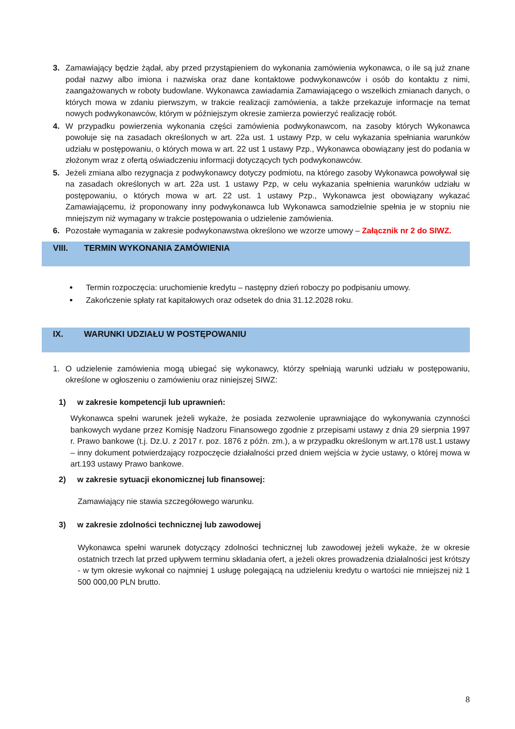3. Zamawiający będzie żądał, aby przed przystąpieniem do wykonania zamówienia wykonawca, o ile są już znane podał nazwy albo imiona i nazwiska oraz dane kontaktowe podwykonawców i osób do kontaktu z nimi, zaangażowanych w roboty budowlane. Wykonawca zawiadamia Zamawiającego o wszelkich zmianach danych, o których mowa w zdaniu pierwszym, w trakcie realizacji zamówienia, a także przekazuje informacje na temat nowych podwykonawców, którym w późniejszym okresie zamierza powierzyć realizację robót.
4. W przypadku powierzenia wykonania części zamówienia podwykonawcom, na zasoby których Wykonawca powołuje się na zasadach określonych w art. 22a ust. 1 ustawy Pzp, w celu wykazania spełniania warunków udziału w postępowaniu, o których mowa w art. 22 ust 1 ustawy Pzp., Wykonawca obowiązany jest do podania w złożonym wraz z ofertą oświadczeniu informacji dotyczących tych podwykonawców.
5. Jeżeli zmiana albo rezygnacja z podwykonawcy dotyczy podmiotu, na którego zasoby Wykonawca powoływał się na zasadach określonych w art. 22a ust. 1 ustawy Pzp, w celu wykazania spełnienia warunków udziału w postępowaniu, o których mowa w art. 22 ust. 1 ustawy Pzp., Wykonawca jest obowiązany wykazać Zamawiającemu, iż proponowany inny podwykonawca lub Wykonawca samodzielnie spełnia je w stopniu nie mniejszym niż wymagany w trakcie postępowania o udzielenie zamówienia.
6. Pozostałe wymagania w zakresie podwykonawstwa określono we wzorze umowy – Załącznik nr 2 do SIWZ.
VIII. TERMIN WYKONANIA ZAMÓWIENIA
Termin rozpoczęcia: uruchomienie kredytu – następny dzień roboczy po podpisaniu umowy.
Zakończenie spłaty rat kapitałowych oraz odsetek do dnia 31.12.2028 roku.
IX. WARUNKI UDZIAŁU W POSTĘPOWANIU
1. O udzielenie zamówienia mogą ubiegać się wykonawcy, którzy spełniają warunki udziału w postępowaniu, określone w ogłoszeniu o zamówieniu oraz niniejszej SIWZ:
1) w zakresie kompetencji lub uprawnień:
Wykonawca spełni warunek jeżeli wykaże, że posiada zezwolenie uprawniające do wykonywania czynności bankowych wydane przez Komisję Nadzoru Finansowego zgodnie z przepisami ustawy z dnia 29 sierpnia 1997 r. Prawo bankowe (t.j. Dz.U. z 2017 r. poz. 1876 z późn. zm.), a w przypadku określonym w art.178 ust.1 ustawy – inny dokument potwierdzający rozpoczęcie działalności przed dniem wejścia w życie ustawy, o której mowa w art.193 ustawy Prawo bankowe.
2) w zakresie sytuacji ekonomicznej lub finansowej:
Zamawiający nie stawia szczegółowego warunku.
3) w zakresie zdolności technicznej lub zawodowej
Wykonawca spełni warunek dotyczący zdolności technicznej lub zawodowej jeżeli wykaże, że w okresie ostatnich trzech lat przed upływem terminu składania ofert, a jeżeli okres prowadzenia działalności jest krótszy - w tym okresie wykonał co najmniej 1 usługę polegającą na udzieleniu kredytu o wartości nie mniejszej niż 1 500 000,00 PLN brutto.
8